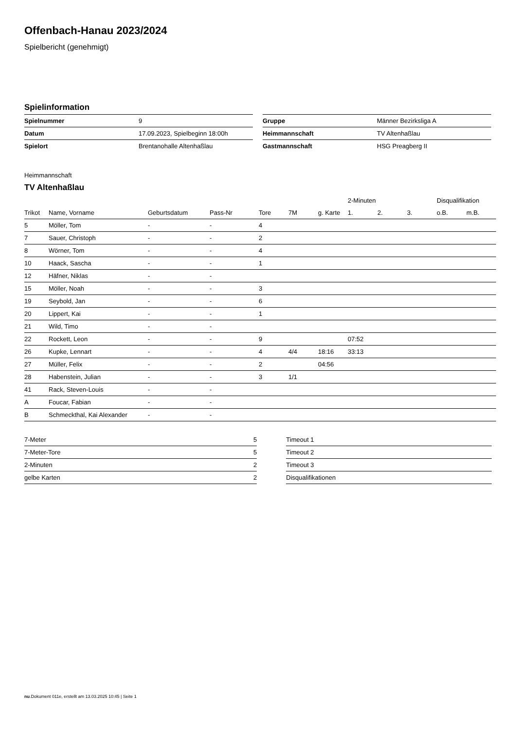Offenbach-Hanau 2023/2024
Spielbericht (genehmigt)
Spielinformation
| Spielnummer | 9 |
| Datum | 17.09.2023, Spielbeginn 18:00h |
| Spielort | Brentanohalle Altenhaßlau |
| Gruppe | Männer Bezirksliga A |
| Heimmannschaft | TV Altenhaßlau |
| Gastmannschaft | HSG Preagberg II |
Heimmannschaft
TV Altenhaßlau
| | | | | | | | 2-Minuten | | | Disqualifikation | |
| --- | --- | --- | --- | --- | --- | --- | --- | --- | --- | --- | --- |
| Trikot | Name, Vorname | Geburtsdatum | Pass-Nr | Tore | 7M | g. Karte | 1. | 2. | 3. | o.B. | m.B. |
| 5 | Möller, Tom | - | - | 4 | | | | | | | |
| 7 | Sauer, Christoph | - | - | 2 | | | | | | | |
| 8 | Wörner, Tom | - | - | 4 | | | | | | | |
| 10 | Haack, Sascha | - | - | 1 | | | | | | | |
| 12 | Häfner, Niklas | - | - | | | | | | | | |
| 15 | Möller, Noah | - | - | 3 | | | | | | | |
| 19 | Seybold, Jan | - | - | 6 | | | | | | | |
| 20 | Lippert, Kai | - | - | 1 | | | | | | | |
| 21 | Wild, Timo | - | - | | | | | | | | |
| 22 | Rockett, Leon | - | - | 9 | | | 07:52 | | | | |
| 26 | Kupke, Lennart | - | - | 4 | 4/4 | 18:16 | 33:13 | | | | |
| 27 | Müller, Felix | - | - | 2 | | 04:56 | | | | | |
| 28 | Habenstein, Julian | - | - | 3 | 1/1 | | | | | | |
| 41 | Rack, Steven-Louis | - | - | | | | | | | | |
| A | Foucar, Fabian | - | - | | | | | | | | |
| B | Schmeckthal, Kai Alexander | - | - | | | | | | | | |
| 7-Meter | 5 |
| 7-Meter-Tore | 5 |
| 2-Minuten | 2 |
| gelbe Karten | 2 |
| Timeout 1 |
| Timeout 2 |
| Timeout 3 |
| Disqualifikationen |
nu.Dokument 011e, erstellt am 13.03.2025 10:45 | Seite 1